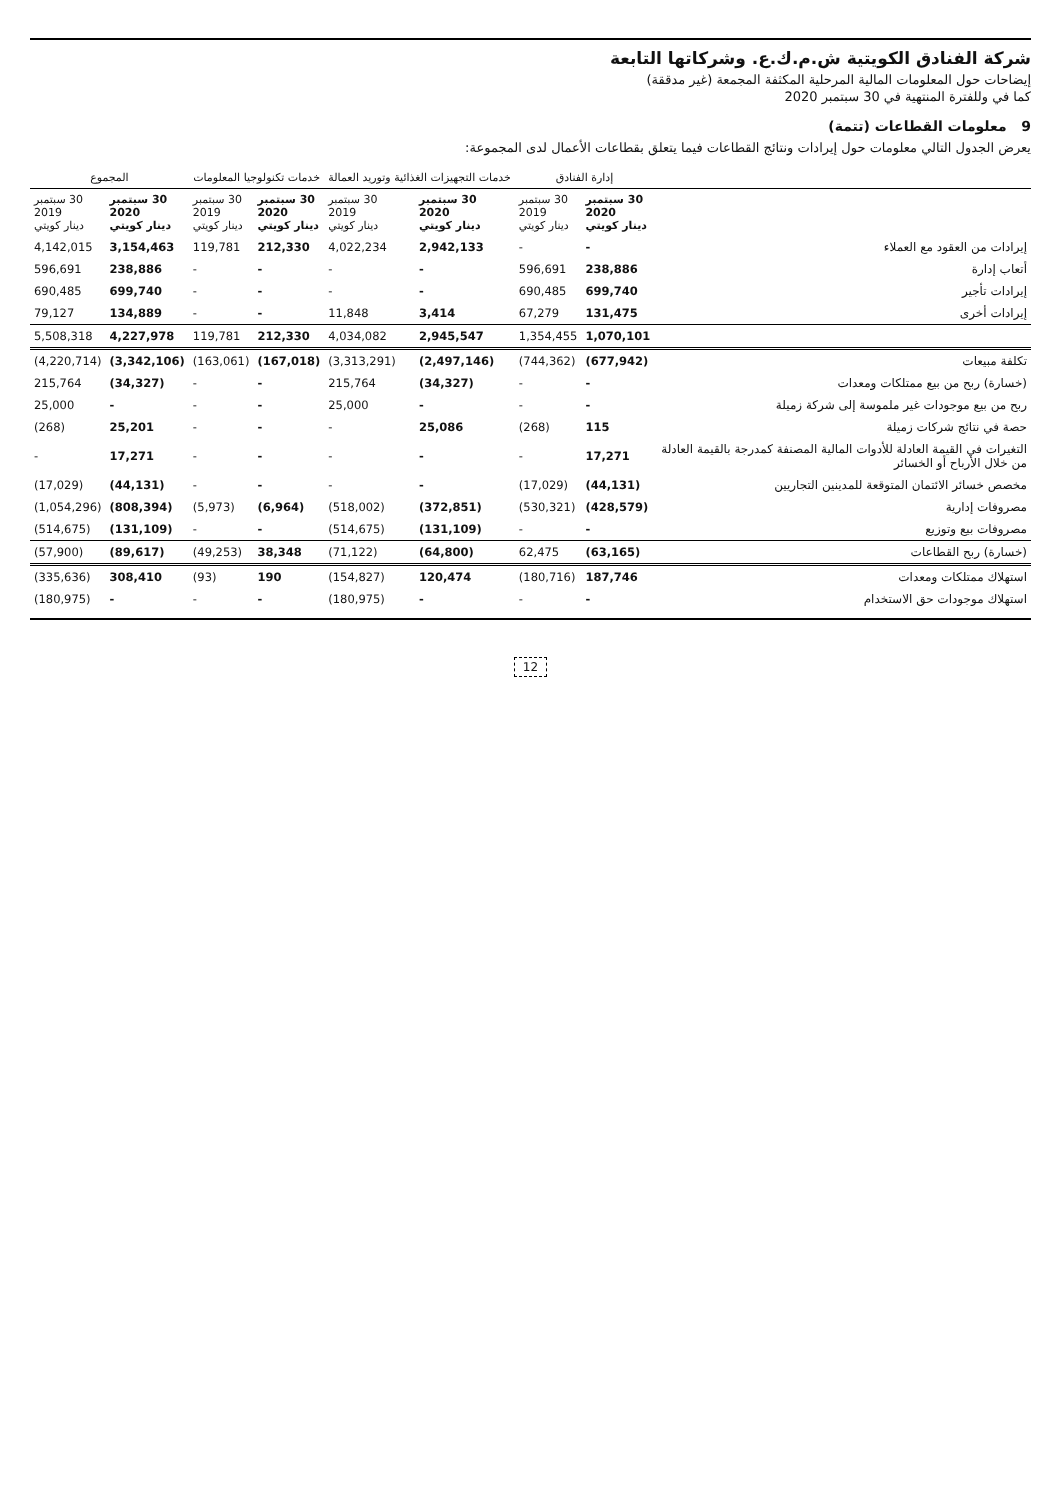شركة الفنادق الكويتية ش.م.ك.ع. وشركاتها التابعة
إيضاحات حول المعلومات المالية المرحلية المكثفة المجمعة (غير مدققة)
كما في وللفترة المنتهية في 30 سبتمبر 2020
9 معلومات القطاعات (تتمة)
يعرض الجدول التالي معلومات حول إيرادات ونتائج القطاعات فيما يتعلق بقطاعات الأعمال لدى المجموعة:
| | إدارة الفنادق | | خدمات التجهيزات الغذائية وتوريد العمالة | | خدمات تكنولوجيا المعلومات | | المجموع | |
| --- | --- | --- | --- | --- | --- | --- | --- | --- |
| | 30 سبتمبر 2020 دينار كويتي | 30 سبتمبر 2019 دينار كويتي | 30 سبتمبر 2020 دينار كويتي | 30 سبتمبر 2019 دينار كويتي | 30 سبتمبر 2020 دينار كويتي | 30 سبتمبر 2019 دينار كويتي | 30 سبتمبر 2020 دينار كويتي | 30 سبتمبر 2019 دينار كويتي |
| إيرادات من العقود مع العملاء | - | - | 2,942,133 | 4,022,234 | 212,330 | 119,781 | 3,154,463 | 4,142,015 |
| أتعاب إدارة | 238,886 | 596,691 | - | - | - | - | 238,886 | 596,691 |
| إيرادات تأجير | 699,740 | 690,485 | - | - | - | - | 699,740 | 690,485 |
| إيرادات أخرى | 131,475 | 67,279 | 3,414 | 11,848 | - | - | 134,889 | 79,127 |
| | 1,070,101 | 1,354,455 | 2,945,547 | 4,034,082 | 212,330 | 119,781 | 4,227,978 | 5,508,318 |
| تكلفة مبيعات | (677,942) | (744,362) | (2,497,146) | (3,313,291) | (167,018) | (163,061) | (3,342,106) | (4,220,714) |
| (خسارة) ربح من بيع ممتلكات ومعدات | - | - | (34,327) | 215,764 | - | - | (34,327) | 215,764 |
| ربح من بيع موجودات غير ملموسة إلى شركة زميلة | - | - | - | 25,000 | - | - | - | 25,000 |
| حصة في نتائج شركات زميلة | 115 | (268) | 25,086 | - | - | - | 25,201 | (268) |
| التغيرات في القيمة العادلة للأدوات المالية المصنفة كمدرجة بالقيمة العادلة من خلال الأرباح أو الخسائر | 17,271 | - | - | - | - | - | 17,271 | - |
| مخصص خسائر الائتمان المتوقعة للمدينين التجاريين | (44,131) | (17,029) | - | - | - | - | (44,131) | (17,029) |
| مصروفات إدارية | (428,579) | (530,321) | (372,851) | (518,002) | (6,964) | (5,973) | (808,394) | (1,054,296) |
| مصروفات بيع وتوزيع | - | - | (131,109) | (514,675) | - | - | (131,109) | (514,675) |
| (خسارة) ربح القطاعات | (63,165) | 62,475 | (64,800) | (71,122) | 38,348 | (49,253) | (89,617) | (57,900) |
| استهلاك ممتلكات ومعدات | 187,746 | (180,716) | 120,474 | (154,827) | 190 | (93) | 308,410 | (335,636) |
| استهلاك موجودات حق الاستخدام | - | - | - | (180,975) | - | - | - | (180,975) |
12